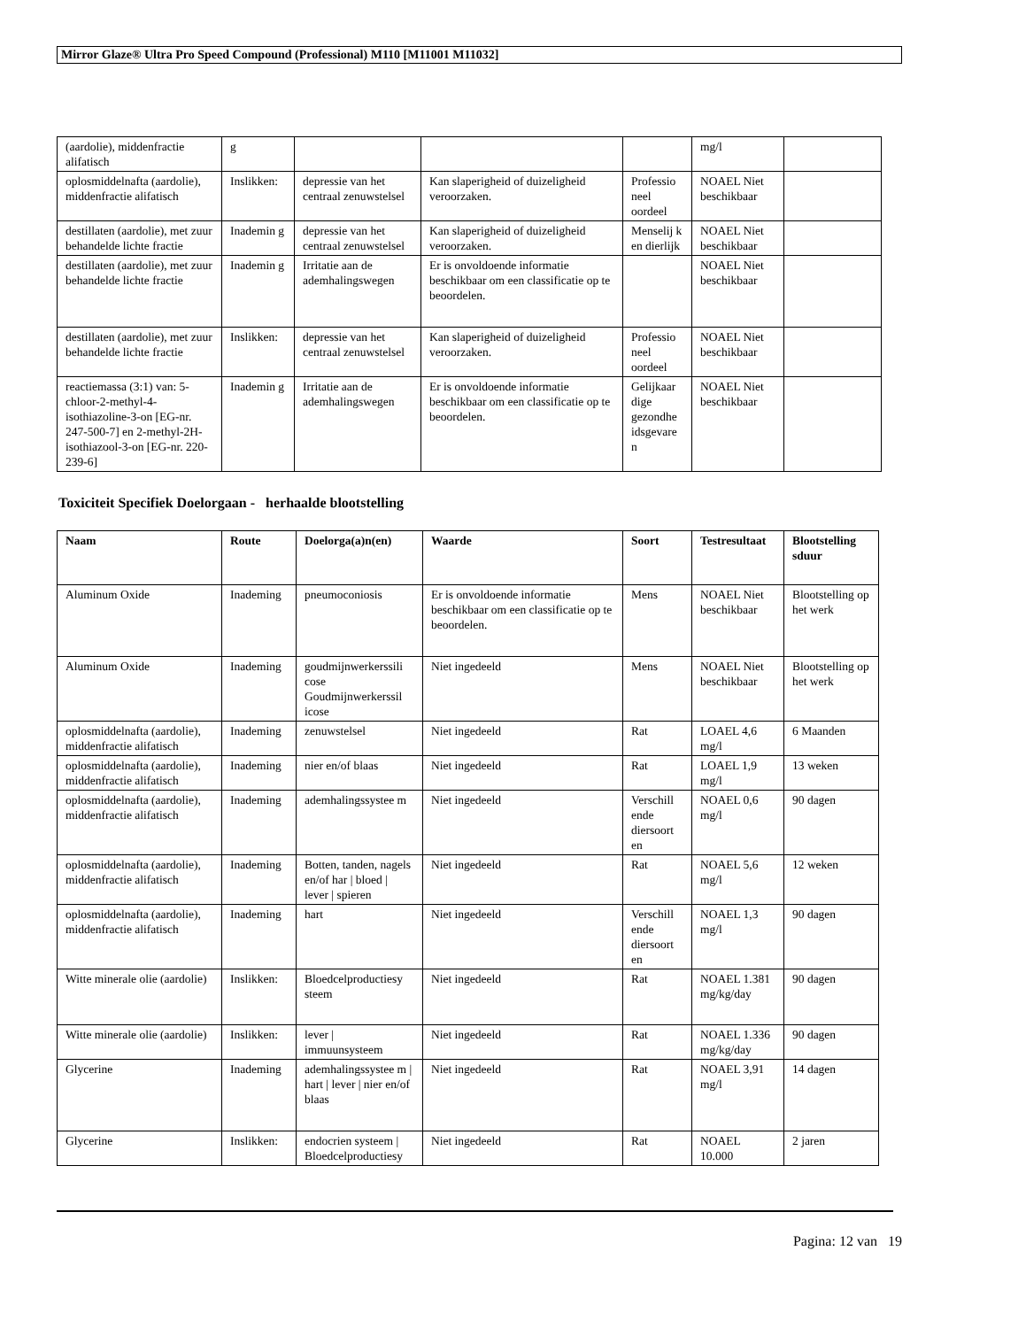Mirror Glaze® Ultra Pro Speed Compound (Professional) M110 [M11001 M11032]
| (aardolie), middenfractie alifatisch | g | | | | mg/l | |
| oplosmiddelnafta (aardolie), middenfractie alifatisch | Inslikken: | depressie van het centraal zenuwstelsel | Kan slaperigheid of duizeligheid veroorzaken. | Professio neel oordeel | NOAEL Niet beschikbaar | |
| destillaten (aardolie), met zuur behandelde lichte fractie | Inademin g | depressie van het centraal zenuwstelsel | Kan slaperigheid of duizeligheid veroorzaken. | Menselij k en dierlijk | NOAEL Niet beschikbaar | |
| destillaten (aardolie), met zuur behandelde lichte fractie | Inademin g | Irritatie aan de ademhalingswegen | Er is onvoldoende informatie beschikbaar om een classificatie op te beoordelen. | | NOAEL Niet beschikbaar | |
| destillaten (aardolie), met zuur behandelde lichte fractie | Inslikken: | depressie van het centraal zenuwstelsel | Kan slaperigheid of duizeligheid veroorzaken. | Professio neel oordeel | NOAEL Niet beschikbaar | |
| reactiemassa (3:1) van: 5-chloor-2-methyl-4-isothiazoline-3-on [EG-nr. 247-500-7] en 2-methyl-2H-isothiazool-3-on [EG-nr. 220-239-6] | Inademin g | Irritatie aan de ademhalingswegen | Er is onvoldoende informatie beschikbaar om een classificatie op te beoordelen. | Gelijkaar dige gezondhe idsgevare n | NOAEL Niet beschikbaar | |
Toxiciteit Specifiek Doelorgaan - herhaalde blootstelling
| Naam | Route | Doelorga(a)n(en) | Waarde | Soort | Testresultaat | Blootstelling sduur |
| --- | --- | --- | --- | --- | --- | --- |
| Aluminum Oxide | Inademing | pneumoconiosis | Er is onvoldoende informatie beschikbaar om een classificatie op te beoordelen. | Mens | NOAEL Niet beschikbaar | Blootstelling op het werk |
| Aluminum Oxide | Inademing | goudmijnwerkerssili cose Goudmijnwerkerssil icose | Niet ingedeeld | Mens | NOAEL Niet beschikbaar | Blootstelling op het werk |
| oplosmiddelnafta (aardolie), middenfractie alifatisch | Inademing | zenuwstelsel | Niet ingedeeld | Rat | LOAEL 4,6 mg/l | 6 Maanden |
| oplosmiddelnafta (aardolie), middenfractie alifatisch | Inademing | nier en/of blaas | Niet ingedeeld | Rat | LOAEL 1,9 mg/l | 13 weken |
| oplosmiddelnafta (aardolie), middenfractie alifatisch | Inademing | ademhalingssystee m | Niet ingedeeld | Verschill ende diersoort en | NOAEL 0,6 mg/l | 90 dagen |
| oplosmiddelnafta (aardolie), middenfractie alifatisch | Inademing | Botten, tanden, nagels en/of har / bloed / lever / spieren | Niet ingedeeld | Rat | NOAEL 5,6 mg/l | 12 weken |
| oplosmiddelnafta (aardolie), middenfractie alifatisch | Inademing | hart | Niet ingedeeld | Verschill ende diersoort en | NOAEL 1,3 mg/l | 90 dagen |
| Witte minerale olie (aardolie) | Inslikken: | Bloedcelproductiesy steem | Niet ingedeeld | Rat | NOAEL 1.381 mg/kg/day | 90 dagen |
| Witte minerale olie (aardolie) | Inslikken: | lever / immuunsysteem | Niet ingedeeld | Rat | NOAEL 1.336 mg/kg/day | 90 dagen |
| Glycerine | Inademing | ademhalingssystee m / hart / lever / nier en/of blaas | Niet ingedeeld | Rat | NOAEL 3,91 mg/l | 14 dagen |
| Glycerine | Inslikken: | endocrien systeem / Bloedcelproductiesy | Niet ingedeeld | Rat | NOAEL 10.000 | 2 jaren |
Pagina: 12 van 19